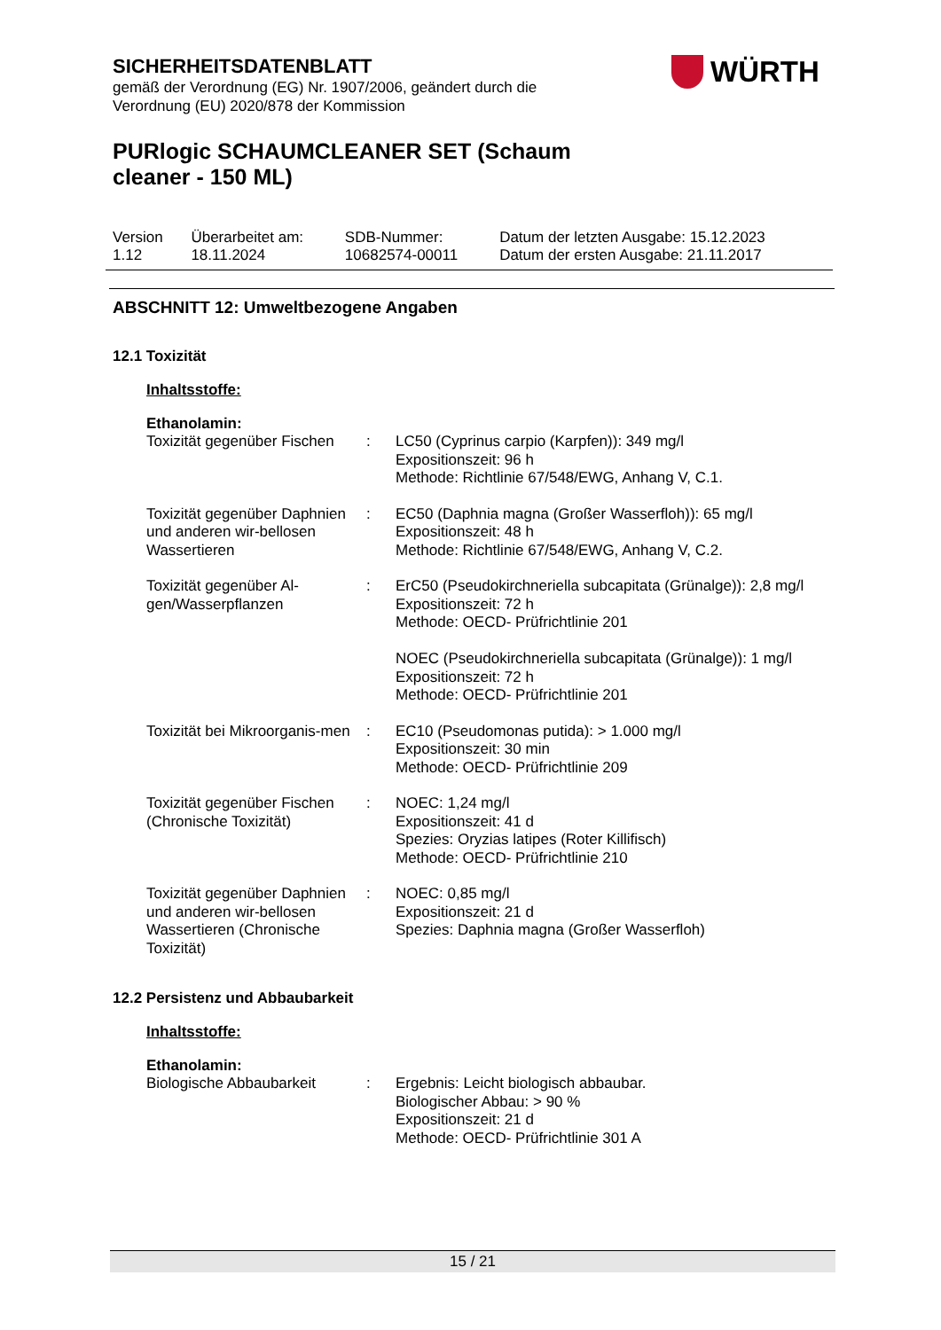WÜRTH
SICHERHEITSDATENBLATT
gemäß der Verordnung (EG) Nr. 1907/2006, geändert durch die
Verordnung (EU) 2020/878 der Kommission
PURlogic SCHAUMCLEANER SET (Schaum
cleaner - 150 ML)
| Version 1.12 | Überarbeitet am: 18.11.2024 | SDB-Nummer: 10682574-00011 | Datum der letzten Ausgabe: 15.12.2023 Datum der ersten Ausgabe: 21.11.2017 |
ABSCHNITT 12: Umweltbezogene Angaben
12.1 Toxizität
Inhaltsstoffe:
Ethanolamin:
| Toxizität gegenüber Fischen | : | LC50 (Cyprinus carpio (Karpfen)): 349 mg/l Expositionszeit: 96 h Methode: Richtlinie 67/548/EWG, Anhang V, C.1. |
| Toxizität gegenüber Daphnien und anderen wir-bellosen Wassertieren | : | EC50 (Daphnia magna (Großer Wasserfloh)): 65 mg/l Expositionszeit: 48 h Methode: Richtlinie 67/548/EWG, Anhang V, C.2. |
| Toxizität gegenüber Al-gen/Wasserpflanzen | : | ErC50 (Pseudokirchneriella subcapitata (Grünalge)): 2,8 mg/l Expositionszeit: 72 h Methode: OECD- Prüfrichtlinie 201 NOEC (Pseudokirchneriella subcapitata (Grünalge)): 1 mg/l Expositionszeit: 72 h Methode: OECD- Prüfrichtlinie 201 |
| Toxizität bei Mikroorganis-men | : | EC10 (Pseudomonas putida): > 1.000 mg/l Expositionszeit: 30 min Methode: OECD- Prüfrichtlinie 209 |
| Toxizität gegenüber Fischen (Chronische Toxizität) | : | NOEC: 1,24 mg/l Expositionszeit: 41 d Spezies: Oryzias latipes (Roter Killifisch) Methode: OECD- Prüfrichtlinie 210 |
| Toxizität gegenüber Daphnien und anderen wir-bellosen Wassertieren (Chronische Toxizität) | : | NOEC: 0,85 mg/l Expositionszeit: 21 d Spezies: Daphnia magna (Großer Wasserfloh) |
12.2 Persistenz und Abbaubarkeit
Inhaltsstoffe:
Ethanolamin:
| Biologische Abbaubarkeit | : | Ergebnis: Leicht biologisch abbaubar. Biologischer Abbau: > 90 % Expositionszeit: 21 d Methode: OECD- Prüfrichtlinie 301 A |
15 / 21